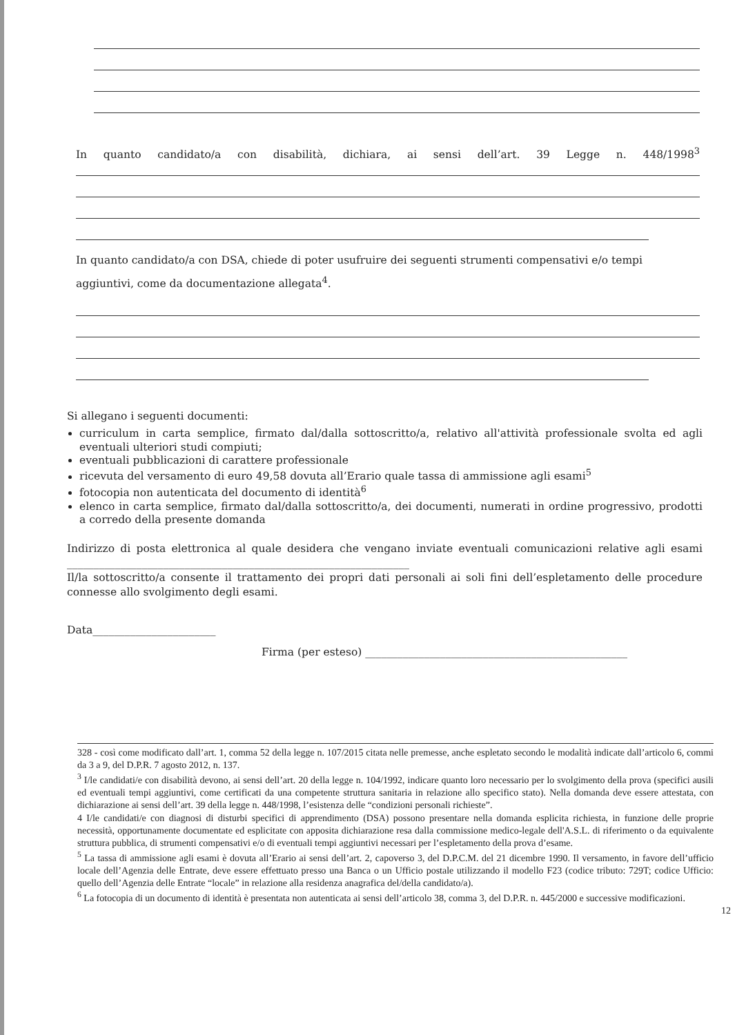In quanto candidato/a con disabilità, dichiara, ai sensi dell’art. 39 Legge n. 448/1998<sup>3</sup>
In quanto candidato/a con DSA, chiede di poter usufruire dei seguenti strumenti compensativi e/o tempi aggiuntivi, come da documentazione allegata<sup>4</sup>.
Si allegano i seguenti documenti:
curriculum in carta semplice, firmato dal/dalla sottoscritto/a, relativo all'attività professionale svolta ed agli eventuali ulteriori studi compiuti;
eventuali pubblicazioni di carattere professionale
ricevuta del versamento di euro 49,58 dovuta all’Erario quale tassa di ammissione agli esami<sup>5</sup>
fotocopia non autenticata del documento di identità<sup>6</sup>
elenco in carta semplice, firmato dal/dalla sottoscritto/a, dei documenti, numerati in ordine progressivo, prodotti a corredo della presente domanda
Indirizzo di posta elettronica al quale desidera che vengano inviate eventuali comunicazioni relative agli esami ________________________________________________________________
Il/la sottoscritto/a consente il trattamento dei propri dati personali ai soli fini dell’espletamento delle procedure connesse allo svolgimento degli esami.
Data_______________________
Firma (per esteso) _________________________________________________
328 - così come modificato dall’art. 1, comma 52 della legge n. 107/2015 citata nelle premesse, anche espletato secondo le modalità indicate dall’articolo 6, commi da 3 a 9, del D.P.R. 7 agosto 2012, n. 137.
<sup>3</sup> I/le candidati/e con disabilità devono, ai sensi dell’art. 20 della legge n. 104/1992, indicare quanto loro necessario per lo svolgimento della prova (specifici ausili ed eventuali tempi aggiuntivi, come certificati da una competente struttura sanitaria in relazione allo specifico stato). Nella domanda deve essere attestata, con dichiarazione ai sensi dell’art. 39 della legge n. 448/1998, l’esistenza delle “condizioni personali richieste”.
4 I/le candidati/e con diagnosi di disturbi specifici di apprendimento (DSA) possono presentare nella domanda esplicita richiesta, in funzione delle proprie necessità, opportunamente documentate ed esplicitate con apposita dichiarazione resa dalla commissione medico-legale dell'A.S.L. di riferimento o da equivalente struttura pubblica, di strumenti compensativi e/o di eventuali tempi aggiuntivi necessari per l’espletamento della prova d’esame.
<sup>5</sup> La tassa di ammissione agli esami è dovuta all’Erario ai sensi dell’art. 2, capoverso 3, del D.P.C.M. del 21 dicembre 1990. Il versamento, in favore dell’ufficio locale dell’Agenzia delle Entrate, deve essere effettuato presso una Banca o un Ufficio postale utilizzando il modello F23 (codice tributo: 729T; codice Ufficio: quello dell’Agenzia delle Entrate “locale” in relazione alla residenza anagrafica del/della candidato/a).
<sup>6</sup> La fotocopia di un documento di identità è presentata non autenticata ai sensi dell’articolo 38, comma 3, del D.P.R. n. 445/2000 e successive modificazioni.
12